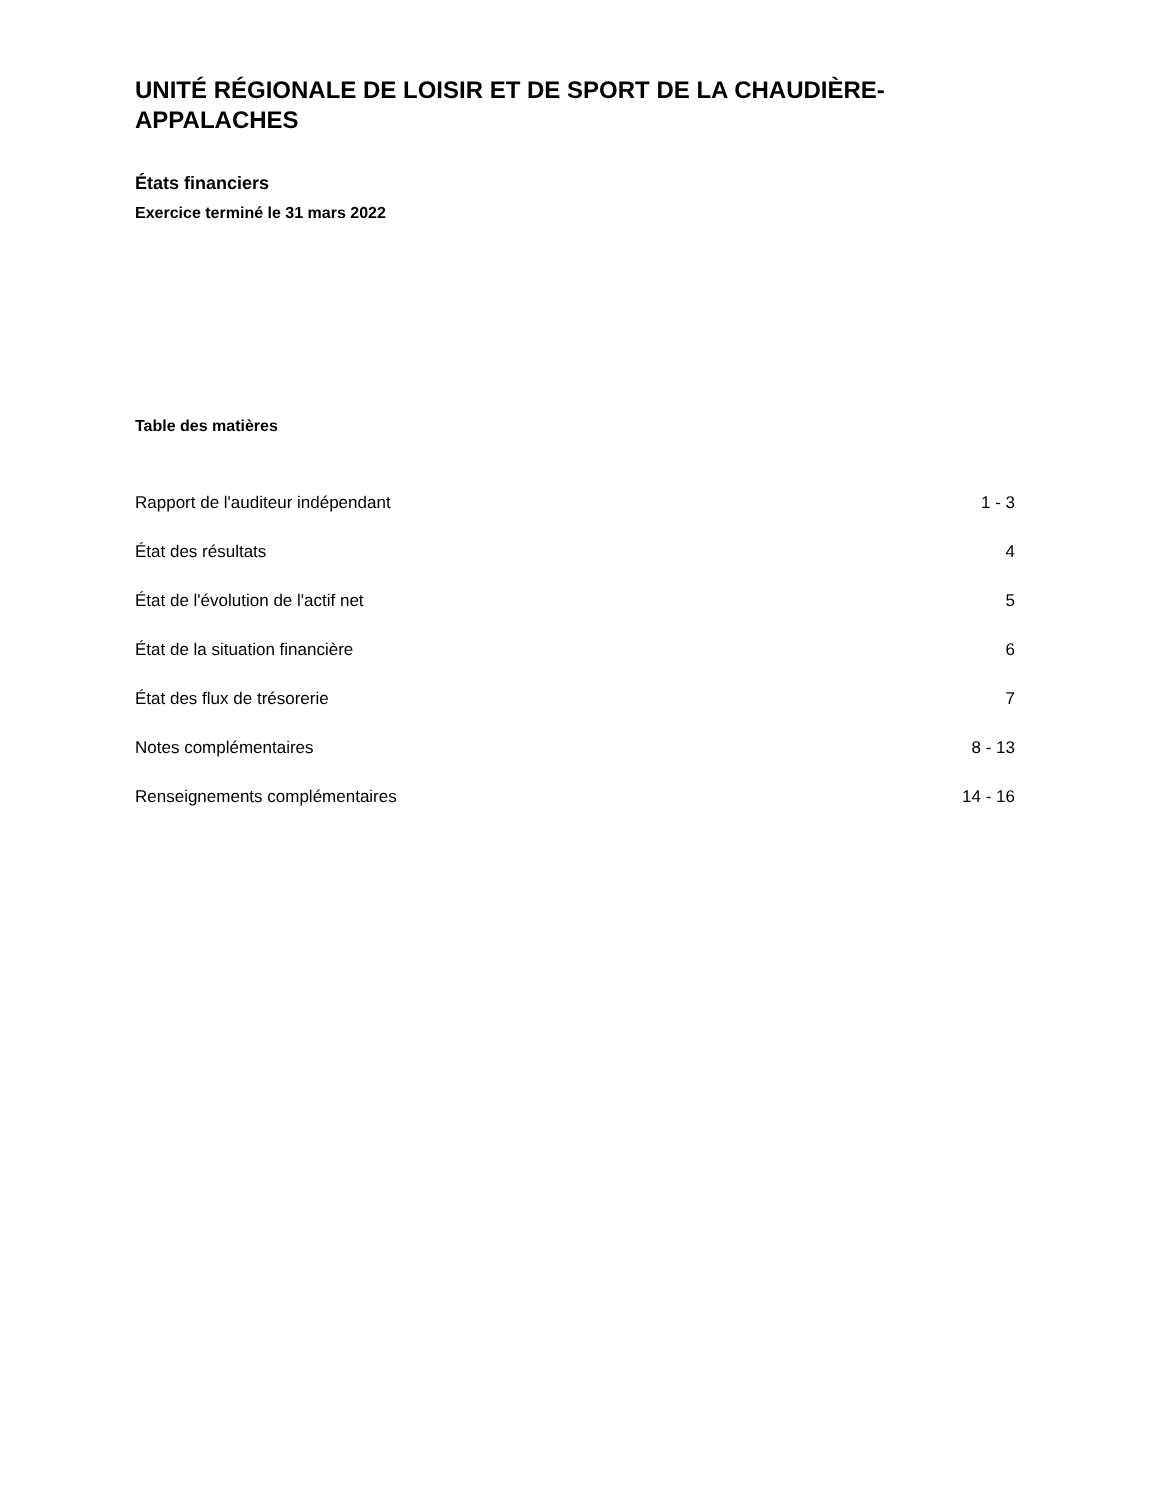UNITÉ RÉGIONALE DE LOISIR ET DE SPORT DE LA CHAUDIÈRE-
APPALACHES
États financiers
Exercice terminé le 31 mars 2022
Table des matières
| Rapport de l'auditeur indépendant | 1 - 3 |
| État des résultats | 4 |
| État de l'évolution de l'actif net | 5 |
| État de la situation financière | 6 |
| État des flux de trésorerie | 7 |
| Notes complémentaires | 8 - 13 |
| Renseignements complémentaires | 14 - 16 |